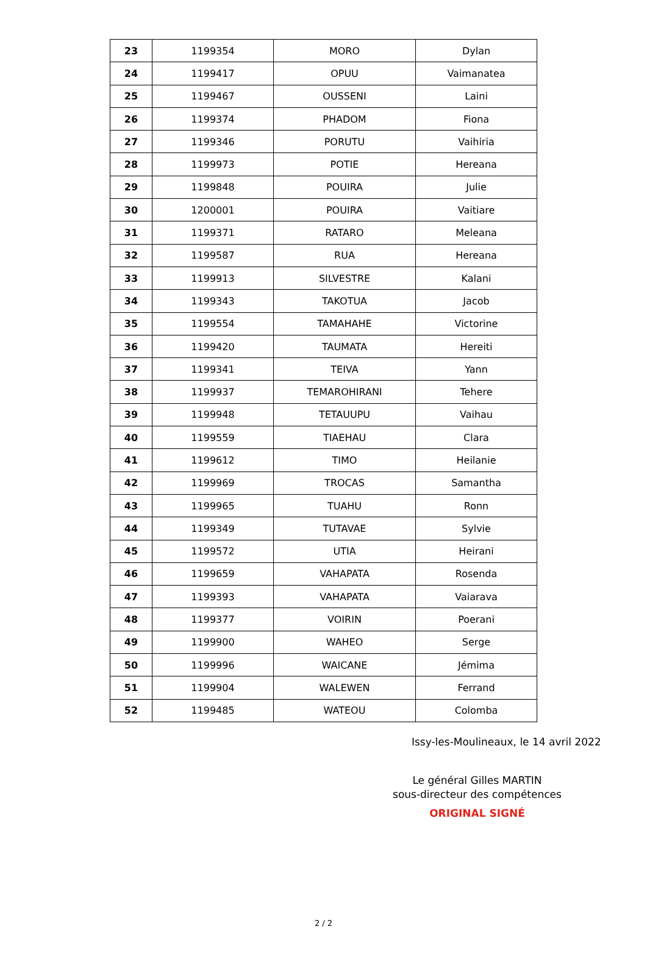| 23 | 1199354 | MORO | Dylan |
| 24 | 1199417 | OPUU | Vaimanatea |
| 25 | 1199467 | OUSSENI | Laini |
| 26 | 1199374 | PHADOM | Fiona |
| 27 | 1199346 | PORUTU | Vaihiria |
| 28 | 1199973 | POTIE | Hereana |
| 29 | 1199848 | POUIRA | Julie |
| 30 | 1200001 | POUIRA | Vaitiare |
| 31 | 1199371 | RATARO | Meleana |
| 32 | 1199587 | RUA | Hereana |
| 33 | 1199913 | SILVESTRE | Kalani |
| 34 | 1199343 | TAKOTUA | Jacob |
| 35 | 1199554 | TAMAHAHE | Victorine |
| 36 | 1199420 | TAUMATA | Hereiti |
| 37 | 1199341 | TEIVA | Yann |
| 38 | 1199937 | TEMAROHIRANI | Tehere |
| 39 | 1199948 | TETAUUPU | Vaihau |
| 40 | 1199559 | TIAEHAU | Clara |
| 41 | 1199612 | TIMO | Heilanie |
| 42 | 1199969 | TROCAS | Samantha |
| 43 | 1199965 | TUAHU | Ronn |
| 44 | 1199349 | TUTAVAE | Sylvie |
| 45 | 1199572 | UTIA | Heirani |
| 46 | 1199659 | VAHAPATA | Rosenda |
| 47 | 1199393 | VAHAPATA | Vaiarava |
| 48 | 1199377 | VOIRIN | Poerani |
| 49 | 1199900 | WAHEO | Serge |
| 50 | 1199996 | WAICANE | Jémima |
| 51 | 1199904 | WALEWEN | Ferrand |
| 52 | 1199485 | WATEOU | Colomba |
Issy-les-Moulineaux, le 14 avril 2022
Le général Gilles MARTIN
sous-directeur des compétences
ORIGINAL SIGNÉ
2 / 2